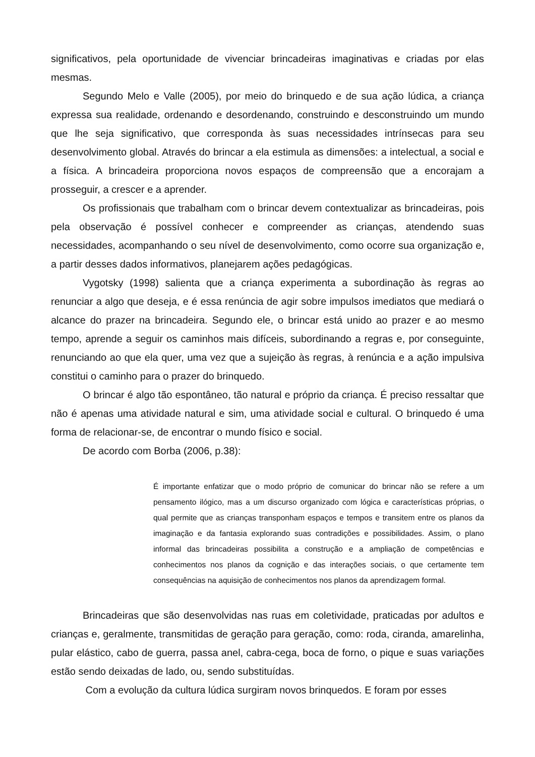significativos, pela oportunidade de vivenciar brincadeiras imaginativas e criadas por elas mesmas.
Segundo Melo e Valle (2005), por meio do brinquedo e de sua ação lúdica, a criança expressa sua realidade, ordenando e desordenando, construindo e desconstruindo um mundo que lhe seja significativo, que corresponda às suas necessidades intrínsecas para seu desenvolvimento global. Através do brincar a ela estimula as dimensões: a intelectual, a social e a física. A brincadeira proporciona novos espaços de compreensão que a encorajam a prosseguir, a crescer e a aprender.
Os profissionais que trabalham com o brincar devem contextualizar as brincadeiras, pois pela observação é possível conhecer e compreender as crianças, atendendo suas necessidades, acompanhando o seu nível de desenvolvimento, como ocorre sua organização e, a partir desses dados informativos, planejarem ações pedagógicas.
Vygotsky (1998) salienta que a criança experimenta a subordinação às regras ao renunciar a algo que deseja, e é essa renúncia de agir sobre impulsos imediatos que mediará o alcance do prazer na brincadeira. Segundo ele, o brincar está unido ao prazer e ao mesmo tempo, aprende a seguir os caminhos mais difíceis, subordinando a regras e, por conseguinte, renunciando ao que ela quer, uma vez que a sujeição às regras, à renúncia e a ação impulsiva constitui o caminho para o prazer do brinquedo.
O brincar é algo tão espontâneo, tão natural e próprio da criança. É preciso ressaltar que não é apenas uma atividade natural e sim, uma atividade social e cultural. O brinquedo é uma forma de relacionar-se, de encontrar o mundo físico e social.
De acordo com Borba (2006, p.38):
É importante enfatizar que o modo próprio de comunicar do brincar não se refere a um pensamento ilógico, mas a um discurso organizado com lógica e características próprias, o qual permite que as crianças transponham espaços e tempos e transitem entre os planos da imaginação e da fantasia explorando suas contradições e possibilidades. Assim, o plano informal das brincadeiras possibilita a construção e a ampliação de competências e conhecimentos nos planos da cognição e das interações sociais, o que certamente tem consequências na aquisição de conhecimentos nos planos da aprendizagem formal.
Brincadeiras que são desenvolvidas nas ruas em coletividade, praticadas por adultos e crianças e, geralmente, transmitidas de geração para geração, como: roda, ciranda, amarelinha, pular elástico, cabo de guerra, passa anel, cabra-cega, boca de forno, o pique e suas variações estão sendo deixadas de lado, ou, sendo substituídas.
Com a evolução da cultura lúdica surgiram novos brinquedos. E foram por esses